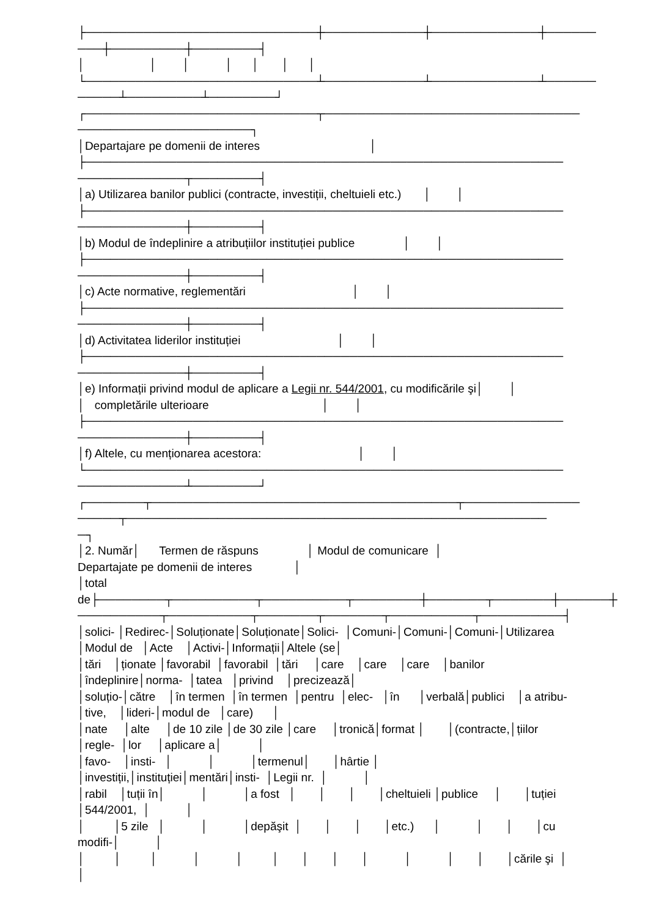├────────────────────────────┼────────────┼─────────────┼────── ───┼─────────┼────────┤ │ │ │ │ │ │ │ └────────────────────────────┴────────────┴─────────────┴────── ─────┴─────────┴────────┘ ┌────────────────────────────┬─────────────────────────────── ─────────────────────┐ │Departajare pe domenii de interes │ ├────────────────────────────────────────────────────────── ─────────────┬────────┤ │a) Utilizarea banilor publici (contracte, investiții, cheltuieli etc.) │ │ ├────────────────────────────────────────────────────────── ─────────────┼────────┤ │b) Modul de îndeplinire a atribuțiilor instituției publice │ │ ├────────────────────────────────────────────────────────── ─────────────┼────────┤ │c) Acte normative, reglementări │ │ ├────────────────────────────────────────────────────────── ─────────────┼────────┤ │d) Activitatea liderilor instituției │ │ ├────────────────────────────────────────────────────────── ─────────────┼────────┤ │e) Informații privind modul de aplicare a Legii nr. 544/2001, cu modificările şi│ │ │ completările ulterioare │ │ ├────────────────────────────────────────────────────────── ─────────────┼────────┤ │f) Altele, cu menționarea acestora: │ │ └────────────────────────────────────────────────────────── ─────────────┴────────┘ ┌───────┬─────────────────────────────────────┬────────────── ─────┬─────────────────────────────────────────────────── ─┐ │2. Număr│ Termen de răspuns │ Modul de comunicare │ Departajate pe domenii de interes │ │total de├────────┬──────────┬──────────┬────────┼───────┬───────┼──────┼ ──────────┬──────────┬───────┬───────┬──────────┬──────────┤ │solici- │Redirec-│Soluționate│Soluționate│Solici- │Comuni-│Comuni-│Comuni-│Utilizarea │Modul de │Acte │Activi-│Informații│Altele (se│ │tări │ționate │favorabil │favorabil │tări │care │care │care │banilor │îndeplinire│norma- │tatea │privind │precizează│ │soluțio-│către │în termen │în termen │pentru │elec- │în │verbală│publici │a atribu- │tive, │lideri-│modul de │care) │ │nate │alte │de 10 zile │de 30 zile │care │tronică│format │ │(contracte,│țiilor │regle- │lor │aplicare a│ │ │favo- │insti- │ │ │termenul│ │hârtie │ │investiții,│instituției│mentări│insti- │Legii nr. │ │ │rabil │tuții în│ │ │a fost │ │ │ │cheltuieli │publice │ │tuției │544/2001, │ │ │ │5 zile │ │ │depăşit │ │ │ │etc.) │ │ │ │cu modifi-│ │ │ │ │ │ │ │ │ │ │ │ │ │ │cările şi │ │